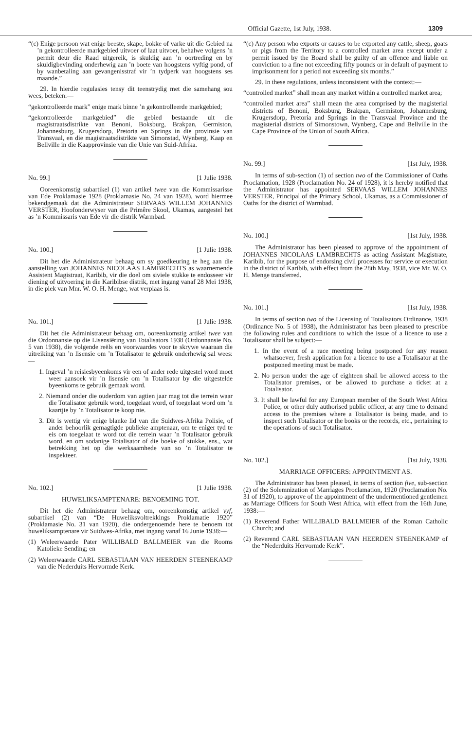Official Gazette, 1st July, 1938. 1309
“(c) Enige persoon wat enige beeste, skape, bokke of varke uit die Gebied na ’n gekontrolleerde markgebied uitvoer of laat uitvoer, behalwe volgens ’n permit deur die Raad uitgereik, is skuldig aan ’n oortreding en by skuldigbevinding onderhewig aan ’n boete van hoogstens vyftig pond, of by wanbetaling aan gevangenisstraf vir ’n tydperk van hoogstens ses maande.”
29. In hierdie regulasies tensy dit teenstrydig met die samehang sou wees, beteken:—
“gekontrolleerde mark” enige mark binne ’n gekontrolleerde markgebied;
“gekontrolleerde markgebied” die gebied bestaande uit die magistraatsdistrikte van Benoni, Boksburg, Brakpan, Germiston, Johannesburg, Krugersdorp, Pretoria en Springs in die provinsie van Transvaal, en die magistraatsdistrikte van Simonstad, Wynberg, Kaap en Bellville in die Kaapprovinsie van die Unie van Suid-Afrika.
No. 99.] [1 Julie 1938.
Ooreenkomstig subartikel (1) van artikel twee van die Kommissarisse van Ede Proklamasie 1928 (Proklamasie No. 24 van 1928), word hiermee bekendgemaak dat die Administrateur SERVAAS WILLEM JOHANNES VERSTER, Hoofonderwyser van die Primêre Skool, Ukamas, aangestel het as ’n Kommissaris van Ede vir die distrik Warmbad.
No. 100.] [1 Julie 1938.
Dit het die Administrateur behaag om sy goedkeuring te heg aan die aanstelling van JOHANNES NICOLAAS LAMBRECHTS as waarnemende Assistent Magistraat, Karibib, vir die doel om siviele stukke te endosseer vir diening of uitvoering in die Karibibse distrik, met ingang vanaf 28 Mei 1938, in die plek van Mnr. W. O. H. Menge, wat verplaas is.
No. 101.] [1 Julie 1938.
Dit het die Administrateur behaag om, ooreenkomstig artikel twee van die Ordonnansie op die Lisensiëring van Totalisators 1938 (Ordonnansie No. 5 van 1938), die volgende reëls en voorwaardes voor te skrywe waaraan die uitreiking van ’n lisensie om ’n Totalisator te gebruik onderhewig sal wees:—
1. Ingeval ’n reisiesbyeenkoms vir een of ander rede uitgestel word moet weer aansoek vir ’n lisensie om ’n Totalisator by die uitgestelde byeenkoms te gebruik gemaak word.
2. Niemand onder die ouderdom van agtien jaar mag tot die terrein waar die Totalisator gebruik word, toegelaat word, of toegelaat word om ’n kaartjie by ’n Totalisator te koop nie.
3. Dit is wettig vir enige blanke lid van die Suidwes-Afrika Polisie, of ander behoorlik gemagtigde publieke amptenaar, om te eniger tyd te eis om toegelaat te word tot die terrein waar ’n Totalisator gebruik word, en om sodanige Totalisator of die boeke of stukke, ens., wat betrekking het op die werksaamhede van so ’n Totalisator te inspekteer.
No. 102.] [1 Julie 1938.
HUWELIKSAMPTENARE: BENOEMING TOT.
Dit het die Administrateur behaag om, ooreenkomstig artikel vyf, subartikel (2) van “De Huweliksvoltrekkings Proklamatie 1920” (Proklamasie No. 31 van 1920), die ondergenoemde here te benoem tot huweliksamptenare vir Suidwes-Afrika, met ingang vanaf 16 Junie 1938:—
(1) Weleerwaarde Pater WILLIBALD BALLMEIER van die Rooms Katolieke Sending; en
(2) Weleerwaarde CARL SEBASTIAAN VAN HEERDEN STEENEKAMP van die Nederduits Hervormde Kerk.
“(c) Any person who exports or causes to be exported any cattle, sheep, goats or pigs from the Territory to a controlled market area except under a permit issued by the Board shall be guilty of an offence and liable on conviction to a fine not exceeding fifty pounds or in default of payment to imprisonment for a period not exceeding six months.”
29. In these regulations, unless inconsistent with the context:—
“controlled market” shall mean any market within a controlled market area;
“controlled market area” shall mean the area comprised by the magisterial districts of Benoni, Boksburg, Brakpan, Germiston, Johannesburg, Krugersdorp, Pretoria and Springs in the Transvaal Province and the magisterial districts of Simonstown, Wynberg, Cape and Bellville in the Cape Province of the Union of South Africa.
No. 99.] [1st July, 1938.
In terms of sub-section (1) of section two of the Commissioner of Oaths Proclamation, 1928 (Proclamation No. 24 of 1928), it is hereby notified that the Administrator has appointed SERVAAS WILLEM JOHANNES VERSTER, Principal of the Primary School, Ukamas, as a Commissioner of Oaths for the district of Warmbad.
No. 100.] [1st July, 1938.
The Administrator has been pleased to approve of the appointment of JOHANNES NICOLAAS LAMBRECHTS as acting Assistant Magistrate, Karibib, for the purpose of endorsing civil processes for service or execution in the district of Karibib, with effect from the 28th May, 1938, vice Mr. W. O. H. Menge transferred.
No. 101.] [1st July, 1938.
In terms of section two of the Licensing of Totalisators Ordinance, 1938 (Ordinance No. 5 of 1938), the Administrator has been pleased to prescribe the following rules and conditions to which the issue of a licence to use a Totalisator shall be subject:—
1. In the event of a race meeting being postponed for any reason whatsoever, fresh application for a licence to use a Totalisator at the postponed meeting must be made.
2. No person under the age of eighteen shall be allowed access to the Totalisator premises, or be allowed to purchase a ticket at a Totalisator.
3. It shall be lawful for any European member of the South West Africa Police, or other duly authorised public officer, at any time to demand access to the premises where a Totalisator is being made, and to inspect such Totalisator or the books or the records, etc., pertaining to the operations of such Totalisator.
No. 102.] [1st July, 1938.
MARRIAGE OFFICERS: APPOINTMENT AS.
The Administrator has been pleased, in terms of section five, sub-section (2) of the Solemnization of Marriages Proclamation, 1920 (Proclamation No. 31 of 1920), to approve of the appointment of the undermentioned gentlemen as Marriage Officers for South West Africa, with effect from the 16th June, 1938:—
(1) Reverend Father WILLIBALD BALLMEIER of the Roman Catholic Church; and
(2) Reverend CARL SEBASTIAAN VAN HEERDEN STEENEKAMP of the “Nederduits Hervormde Kerk”.